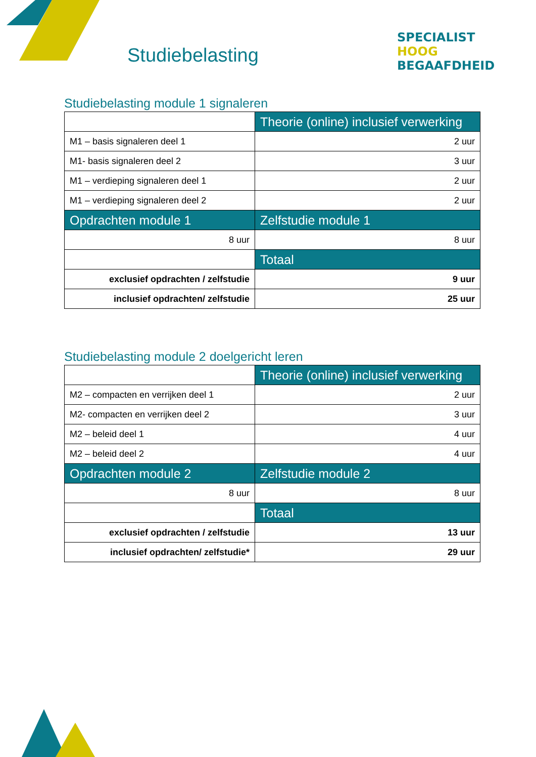Studiebelasting
SPECIALIST
HOOG BEGAAFDHEID
Studiebelasting module 1 signaleren
| | Theorie (online) inclusief verwerking |
| M1 – basis signaleren deel 1 | 2 uur |
| M1- basis signaleren deel 2 | 3 uur |
| M1 – verdieping signaleren deel 1 | 2 uur |
| M1 – verdieping signaleren deel 2 | 2 uur |
| Opdrachten module 1 | Zelfstudie module 1 |
| 8 uur | 8 uur |
| | Totaal |
| exclusief opdrachten / zelfstudie | 9 uur |
| inclusief opdrachten/ zelfstudie | 25 uur |
Studiebelasting module 2 doelgericht leren
| | Theorie (online) inclusief verwerking |
| M2 – compacten en verrijken deel 1 | 2 uur |
| M2- compacten en verrijken deel 2 | 3 uur |
| M2 – beleid deel 1 | 4 uur |
| M2 – beleid deel 2 | 4 uur |
| Opdrachten module 2 | Zelfstudie module 2 |
| 8 uur | 8 uur |
| | Totaal |
| exclusief opdrachten / zelfstudie | 13 uur |
| inclusief opdrachten/ zelfstudie* | 29 uur |